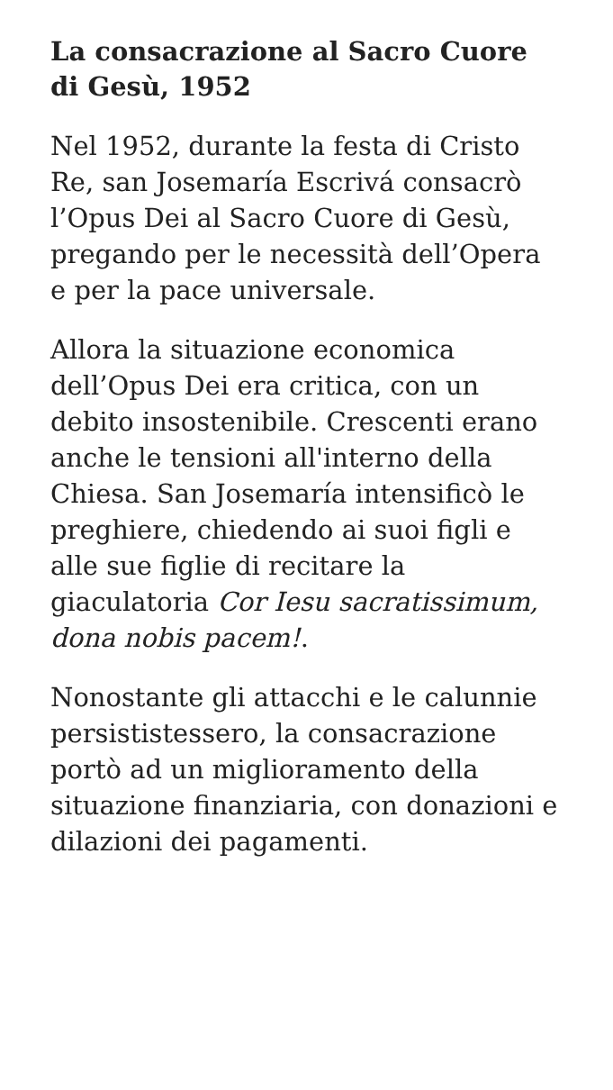La consacrazione al Sacro Cuore di Gesù, 1952
Nel 1952, durante la festa di Cristo Re, san Josemaría Escrivá consacrò l’Opus Dei al Sacro Cuore di Gesù, pregando per le necessità dell’Opera e per la pace universale.
Allora la situazione economica dell’Opus Dei era critica, con un debito insostenibile. Crescenti erano anche le tensioni all'interno della Chiesa. San Josemaría intensificò le preghiere, chiedendo ai suoi figli e alle sue figlie di recitare la giaculatoria Cor Iesu sacratissimum, dona nobis pacem!.
Nonostante gli attacchi e le calunnie persististessero, la consacrazione portò ad un miglioramento della situazione finanziaria, con donazioni e dilazioni dei pagamenti.